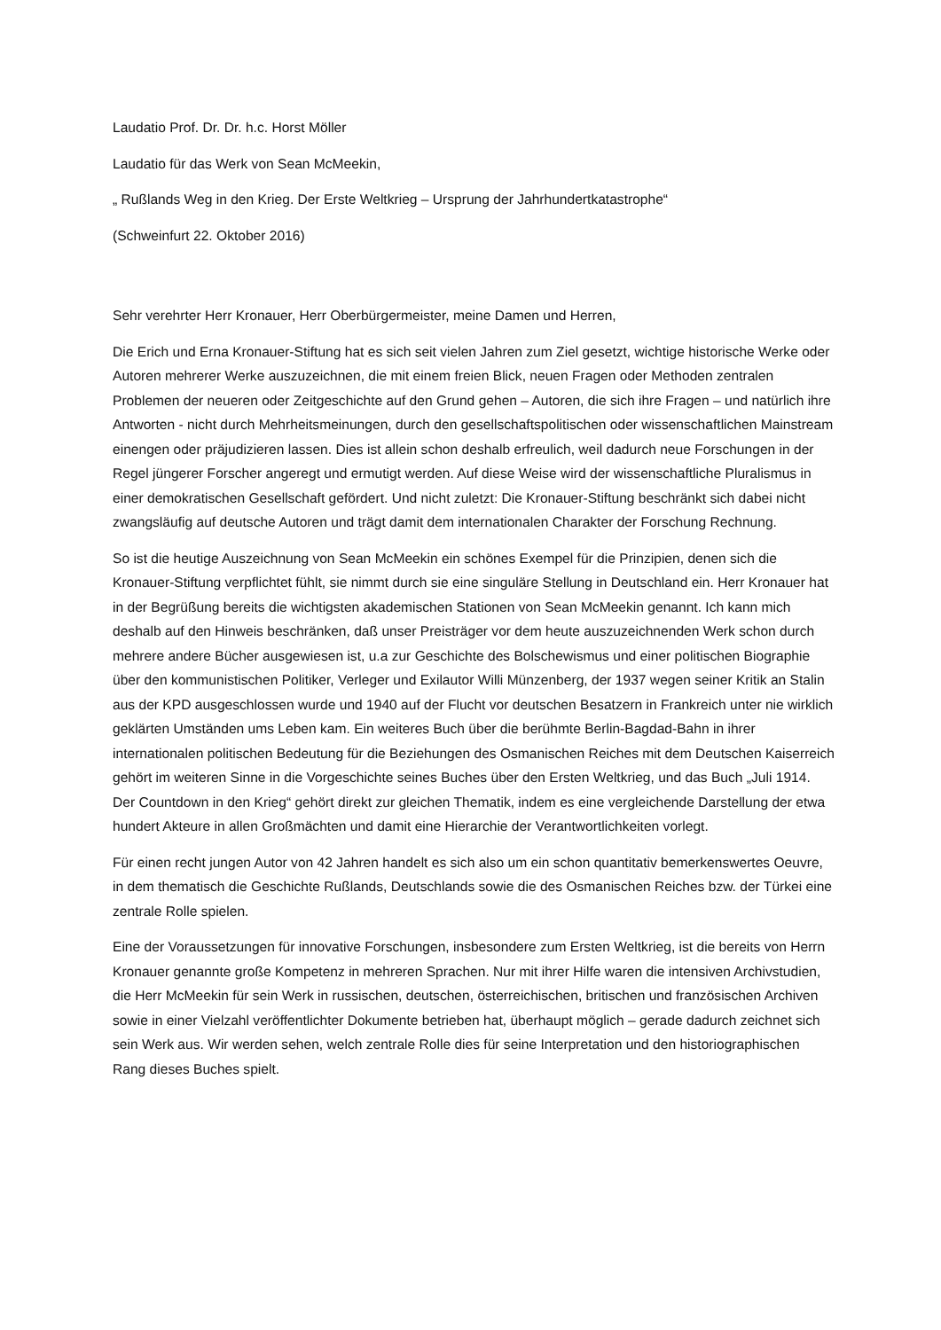Laudatio Prof. Dr. Dr. h.c. Horst Möller
Laudatio für das Werk von Sean McMeekin,
„ Rußlands Weg in den Krieg. Der Erste Weltkrieg – Ursprung der Jahrhundertkatastrophe“
(Schweinfurt 22. Oktober 2016)
Sehr verehrter Herr Kronauer, Herr Oberbürgermeister, meine Damen und Herren,
Die Erich und Erna Kronauer-Stiftung hat es sich seit vielen Jahren zum Ziel gesetzt, wichtige historische Werke oder Autoren mehrerer Werke auszuzeichnen, die mit einem freien Blick, neuen Fragen oder Methoden zentralen Problemen der neueren oder Zeitgeschichte auf den Grund gehen – Autoren, die sich ihre Fragen – und natürlich ihre Antworten - nicht durch Mehrheitsmeinungen, durch den gesellschaftspolitischen oder wissenschaftlichen Mainstream einengen oder präjudizieren lassen. Dies ist allein schon deshalb erfreulich, weil dadurch neue Forschungen in der Regel jüngerer Forscher angeregt und ermutigt werden. Auf diese Weise wird der wissenschaftliche Pluralismus in einer demokratischen Gesellschaft gefördert. Und nicht zuletzt: Die Kronauer-Stiftung beschränkt sich dabei nicht zwangsläufig auf deutsche Autoren und trägt damit dem internationalen Charakter der Forschung Rechnung.
So ist die heutige Auszeichnung von Sean McMeekin ein schönes Exempel für die Prinzipien, denen sich die Kronauer-Stiftung verpflichtet fühlt, sie nimmt durch sie eine singuläre Stellung in Deutschland ein. Herr Kronauer hat in der Begrüßung bereits die wichtigsten akademischen Stationen von Sean McMeekin genannt. Ich kann mich deshalb auf den Hinweis beschränken, daß unser Preisträger vor dem heute auszuzeichnenden Werk schon durch mehrere andere Bücher ausgewiesen ist, u.a zur Geschichte des Bolschewismus und einer politischen Biographie über den kommunistischen Politiker, Verleger und Exilautor Willi Münzenberg, der 1937 wegen seiner Kritik an Stalin aus der KPD ausgeschlossen wurde und 1940 auf der Flucht vor deutschen Besatzern in Frankreich unter nie wirklich geklärten Umständen ums Leben kam. Ein weiteres Buch über die berühmte Berlin-Bagdad-Bahn in ihrer internationalen politischen Bedeutung für die Beziehungen des Osmanischen Reiches mit dem Deutschen Kaiserreich gehört im weiteren Sinne in die Vorgeschichte seines Buches über den Ersten Weltkrieg, und das Buch „Juli 1914. Der Countdown in den Krieg“ gehört direkt zur gleichen Thematik, indem es eine vergleichende Darstellung der etwa hundert Akteure in allen Großmächten und damit eine Hierarchie der Verantwortlichkeiten vorlegt.
Für einen recht jungen Autor von 42 Jahren handelt es sich also um ein schon quantitativ bemerkenswertes Oeuvre, in dem thematisch die Geschichte Rußlands, Deutschlands sowie die des Osmanischen Reiches bzw. der Türkei eine zentrale Rolle spielen.
Eine der Voraussetzungen für innovative Forschungen, insbesondere zum Ersten Weltkrieg, ist die bereits von Herrn Kronauer genannte große Kompetenz in mehreren Sprachen. Nur mit ihrer Hilfe waren die intensiven Archivstudien, die Herr McMeekin für sein Werk in russischen, deutschen, österreichischen, britischen und französischen Archiven sowie in einer Vielzahl veröffentlichter Dokumente betrieben hat, überhaupt möglich – gerade dadurch zeichnet sich sein Werk aus. Wir werden sehen, welch zentrale Rolle dies für seine Interpretation und den historiographischen Rang dieses Buches spielt.